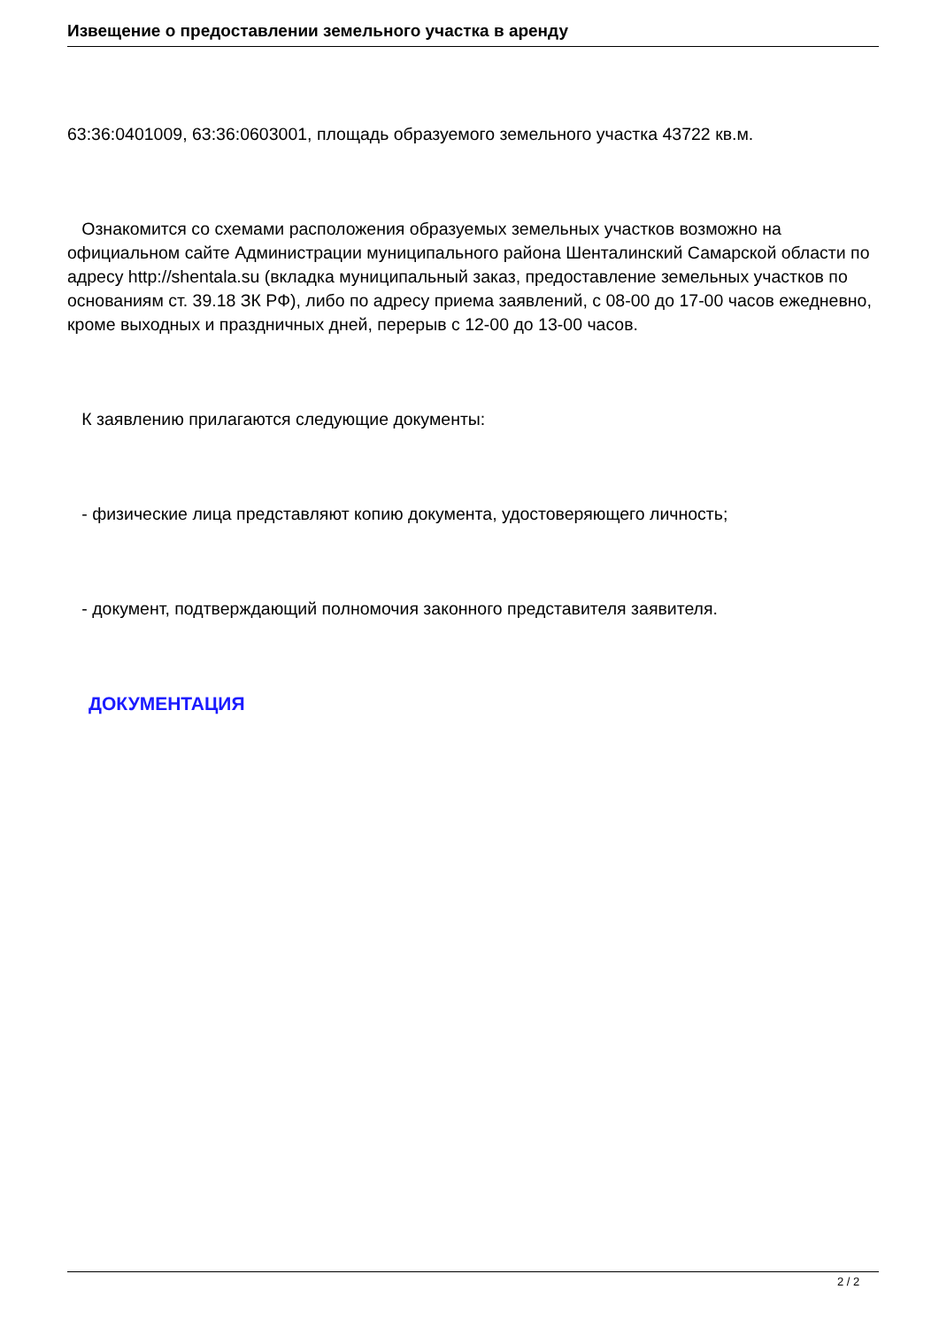Извещение о предоставлении земельного участка в аренду
63:36:0401009, 63:36:0603001, площадь образуемого земельного участка 43722 кв.м.
Ознакомится со схемами расположения образуемых земельных участков возможно на официальном сайте Администрации муниципального района Шенталинский Самарской области по адресу http://shentala.su (вкладка муниципальный заказ, предоставление земельных участков по основаниям ст. 39.18 ЗК РФ), либо по адресу приема заявлений, с 08-00 до 17-00 часов ежедневно, кроме выходных и праздничных дней, перерыв с 12-00 до 13-00 часов.
К заявлению прилагаются следующие документы:
- физические лица представляют копию документа, удостоверяющего личность;
- документ, подтверждающий полномочия законного представителя заявителя.
ДОКУМЕНТАЦИЯ
2 / 2